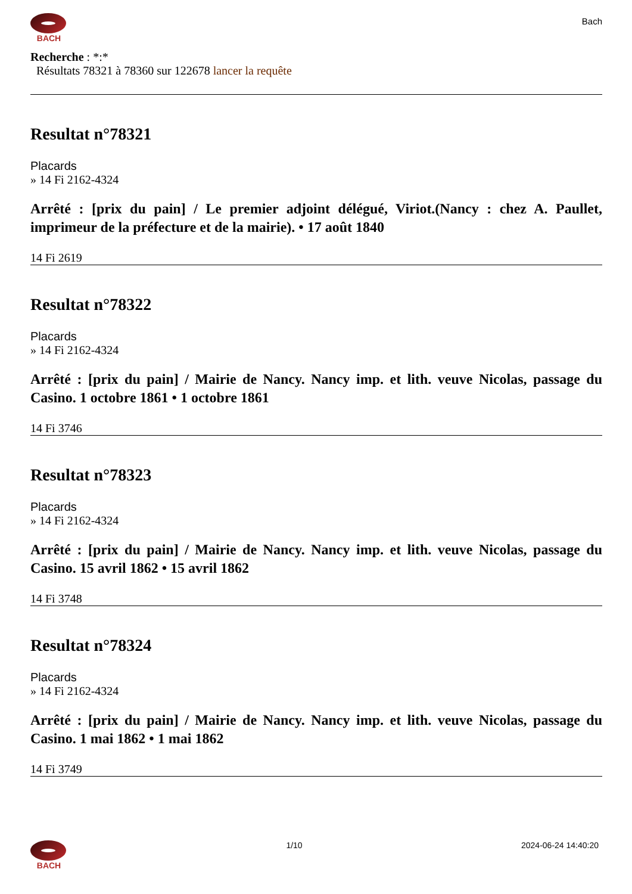BACH
Bach
Recherche : *:*
Résultats 78321 à 78360 sur 122678 lancer la requête
Resultat n°78321
Placards
» 14 Fi 2162-4324
Arrêté : [prix du pain] / Le premier adjoint délégué, Viriot.(Nancy : chez A. Paullet, imprimeur de la préfecture et de la mairie). • 17 août 1840
14 Fi 2619
Resultat n°78322
Placards
» 14 Fi 2162-4324
Arrêté : [prix du pain] / Mairie de Nancy. Nancy imp. et lith. veuve Nicolas, passage du Casino. 1 octobre 1861 • 1 octobre 1861
14 Fi 3746
Resultat n°78323
Placards
» 14 Fi 2162-4324
Arrêté : [prix du pain] / Mairie de Nancy. Nancy imp. et lith. veuve Nicolas, passage du Casino. 15 avril 1862 • 15 avril 1862
14 Fi 3748
Resultat n°78324
Placards
» 14 Fi 2162-4324
Arrêté : [prix du pain] / Mairie de Nancy. Nancy imp. et lith. veuve Nicolas, passage du Casino. 1 mai 1862 • 1 mai 1862
14 Fi 3749
BACH 1/10 2024-06-24 14:40:20